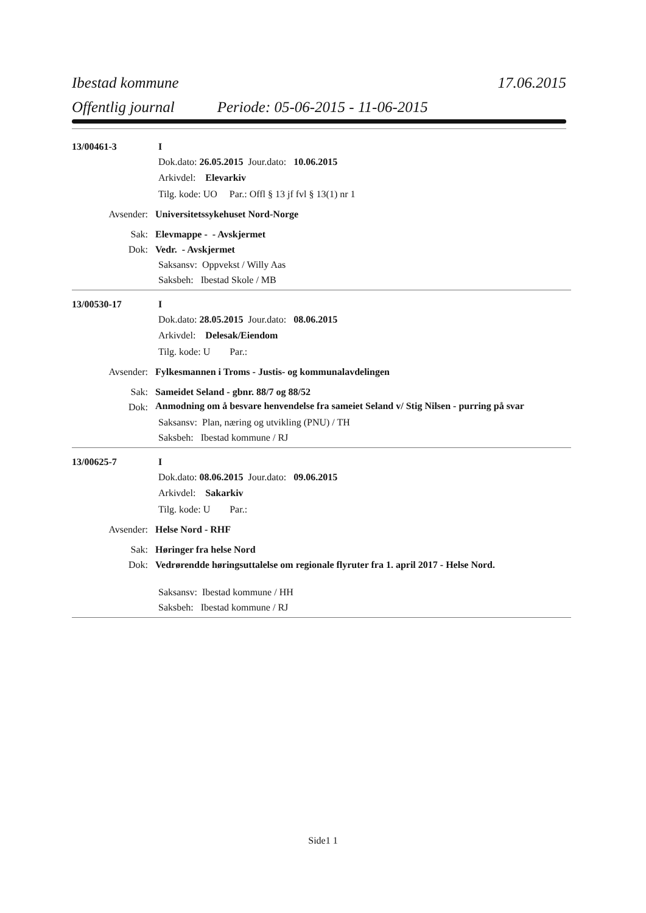Ibestad kommune 17.06.2015
Offentlig journal Periode: 05-06-2015 - 11-06-2015
13/00461-3 I
Dok.dato: 26.05.2015 Jour.dato: 10.06.2015
Arkivdel: Elevarkiv
Tilg. kode: UO Par.: Offl § 13 jf fvl § 13(1) nr 1
Avsender: Universitetssykehuset Nord-Norge
Sak: Elevmappe - - Avskjermet
Dok: Vedr. - Avskjermet
Saksansv: Oppvekst / Willy Aas
Saksbeh: Ibestad Skole / MB
13/00530-17 I
Dok.dato: 28.05.2015 Jour.dato: 08.06.2015
Arkivdel: Delesak/Eiendom
Tilg. kode: U Par.:
Avsender: Fylkesmannen i Troms - Justis- og kommunalavdelingen
Sak: Sameidet Seland - gbnr. 88/7 og 88/52
Dok: Anmodning om å besvare henvendelse fra sameiet Seland v/ Stig Nilsen - purring på svar
Saksansv: Plan, næring og utvikling (PNU) / TH
Saksbeh: Ibestad kommune / RJ
13/00625-7 I
Dok.dato: 08.06.2015 Jour.dato: 09.06.2015
Arkivdel: Sakarkiv
Tilg. kode: U Par.:
Avsender: Helse Nord - RHF
Sak: Høringer fra helse Nord
Dok: Vedrørendde høringsuttalelse om regionale flyruter fra 1. april 2017 - Helse Nord.
Saksansv: Ibestad kommune / HH
Saksbeh: Ibestad kommune / RJ
Side1 1